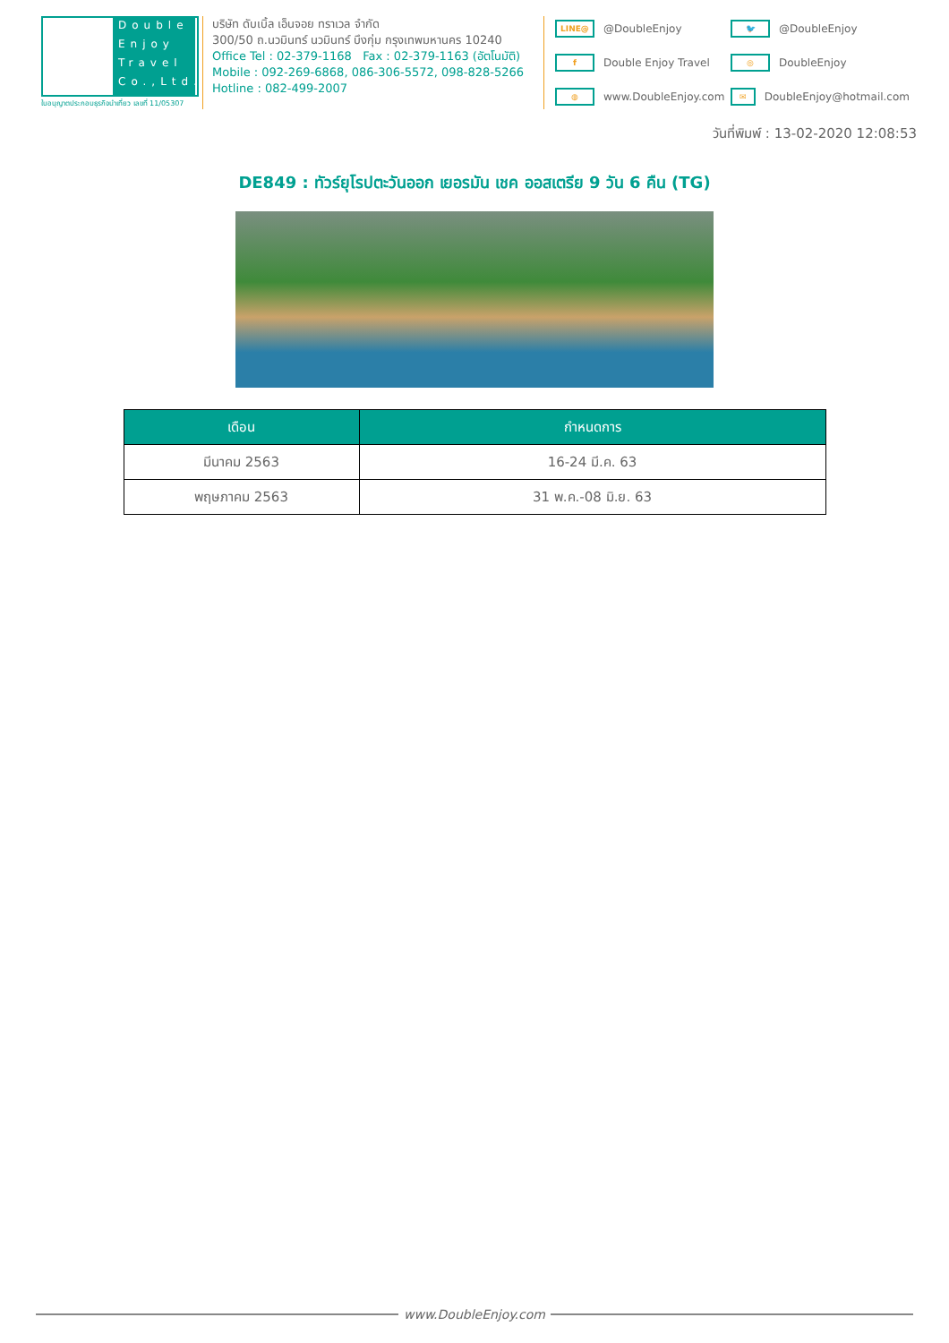Double Enjoy Travel Co.,Ltd.
ใบอนุญาตประกอบธุรกิจนำเที่ยว เลขที่ 11/05307
บริษัท ดับเบิ้ล เอ็นจอย ทราเวล จำกัด
300/50 ถ.นวมินทร์ นวมินทร์ บึงกุ่ม กรุงเทพมหานคร 10240
Office Tel : 02-379-1168 Fax : 02-379-1163 (อัตโนมัติ)
Mobile : 092-269-6868, 086-306-5572, 098-828-5266
Hotline : 082-499-2007
LINE@ @DoubleEnjoy
🐦 @DoubleEnjoy
f Double Enjoy Travel
◎ DoubleEnjoy
◍ www.DoubleEnjoy.com
✉ DoubleEnjoy@hotmail.com
วันที่พิมพ์ : 13-02-2020 12:08:53
DE849 : ทัวร์ยุโรปตะวันออก เยอรมัน เชค ออสเตรีย 9 วัน 6 คืน (TG)
| เดือน | กำหนดการ |
| --- | --- |
| มีนาคม 2563 | 16-24 มี.ค. 63 |
| พฤษภาคม 2563 | 31 พ.ค.-08 มิ.ย. 63 |
www.DoubleEnjoy.com